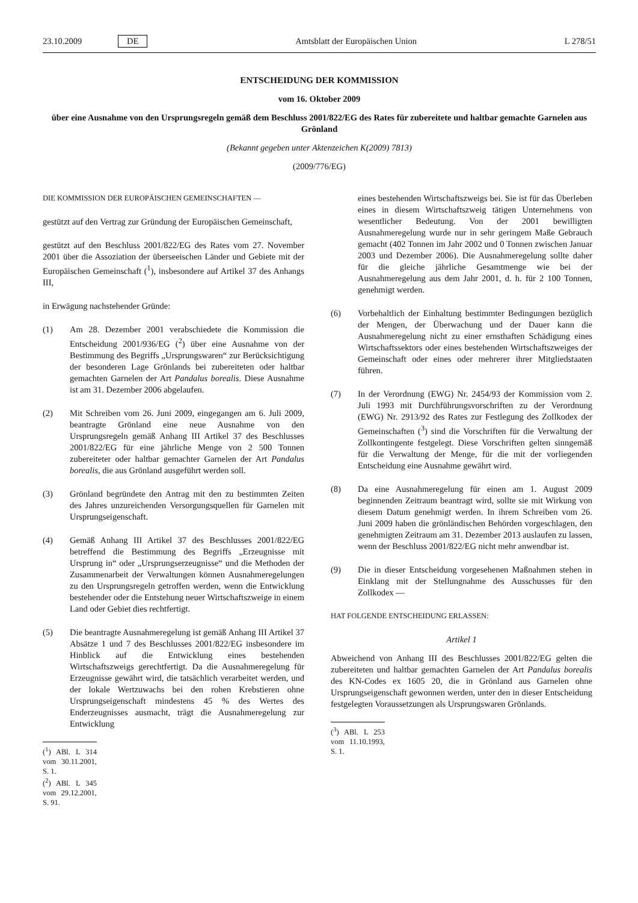23.10.2009 DE Amtsblatt der Europäischen Union L 278/51
ENTSCHEIDUNG DER KOMMISSION
vom 16. Oktober 2009
über eine Ausnahme von den Ursprungsregeln gemäß dem Beschluss 2001/822/EG des Rates für zubereitete und haltbar gemachte Garnelen aus Grönland
(Bekannt gegeben unter Aktenzeichen K(2009) 7813)
(2009/776/EG)
DIE KOMMISSION DER EUROPÄISCHEN GEMEINSCHAFTEN —
gestützt auf den Vertrag zur Gründung der Europäischen Gemeinschaft,
gestützt auf den Beschluss 2001/822/EG des Rates vom 27. November 2001 über die Assoziation der überseeischen Länder und Gebiete mit der Europäischen Gemeinschaft (<sup>1</sup>), insbesondere auf Artikel 37 des Anhangs III,
in Erwägung nachstehender Gründe:
(1) Am 28. Dezember 2001 verabschiedete die Kommission die Entscheidung 2001/936/EG (<sup>2</sup>) über eine Ausnahme von der Bestimmung des Begriffs „Ursprungswaren“ zur Berücksichtigung der besonderen Lage Grönlands bei zubereiteten oder haltbar gemachten Garnelen der Art Pandalus borealis. Diese Ausnahme ist am 31. Dezember 2006 abgelaufen.
(2) Mit Schreiben vom 26. Juni 2009, eingegangen am 6. Juli 2009, beantragte Grönland eine neue Ausnahme von den Ursprungsregeln gemäß Anhang III Artikel 37 des Beschlusses 2001/822/EG für eine jährliche Menge von 2 500 Tonnen zubereiteter oder haltbar gemachter Garnelen der Art Pandalus borealis, die aus Grönland ausgeführt werden soll.
(3) Grönland begründete den Antrag mit den zu bestimmten Zeiten des Jahres unzureichenden Versorgungsquellen für Garnelen mit Ursprungseigenschaft.
(4) Gemäß Anhang III Artikel 37 des Beschlusses 2001/822/EG betreffend die Bestimmung des Begriffs „Erzeugnisse mit Ursprung in“ oder „Ursprungserzeugnisse“ und die Methoden der Zusammenarbeit der Verwaltungen können Ausnahmeregelungen zu den Ursprungsregeln getroffen werden, wenn die Entwicklung bestehender oder die Entstehung neuer Wirtschaftszweige in einem Land oder Gebiet dies rechtfertigt.
(5) Die beantragte Ausnahmeregelung ist gemäß Anhang III Artikel 37 Absätze 1 und 7 des Beschlusses 2001/822/EG insbesondere im Hinblick auf die Entwicklung eines bestehenden Wirtschaftszweigs gerechtfertigt. Da die Ausnahmeregelung für Erzeugnisse gewährt wird, die tatsächlich verarbeitet werden, und der lokale Wertzuwachs bei den rohen Krebstieren ohne Ursprungseigenschaft mindestens 45 % des Wertes des Enderzeugnisses ausmacht, trägt die Ausnahmeregelung zur Entwicklung
(<sup>1</sup>) ABl. L 314 vom 30.11.2001, S. 1.
(<sup>2</sup>) ABl. L 345 vom 29.12.2001, S. 91.
eines bestehenden Wirtschaftszweigs bei. Sie ist für das Überleben eines in diesem Wirtschaftszweig tätigen Unternehmens von wesentlicher Bedeutung. Von der 2001 bewilligten Ausnahmeregelung wurde nur in sehr geringem Maße Gebrauch gemacht (402 Tonnen im Jahr 2002 und 0 Tonnen zwischen Januar 2003 und Dezember 2006). Die Ausnahmeregelung sollte daher für die gleiche jährliche Gesamtmenge wie bei der Ausnahmeregelung aus dem Jahr 2001, d. h. für 2 100 Tonnen, genehmigt werden.
(6) Vorbehaltlich der Einhaltung bestimmter Bedingungen bezüglich der Mengen, der Überwachung und der Dauer kann die Ausnahmeregelung nicht zu einer ernsthaften Schädigung eines Wirtschaftssektors oder eines bestehenden Wirtschaftszweiges der Gemeinschaft oder eines oder mehrerer ihrer Mitgliedstaaten führen.
(7) In der Verordnung (EWG) Nr. 2454/93 der Kommission vom 2. Juli 1993 mit Durchführungsvorschriften zu der Verordnung (EWG) Nr. 2913/92 des Rates zur Festlegung des Zollkodex der Gemeinschaften (<sup>3</sup>) sind die Vorschriften für die Verwaltung der Zollkontingente festgelegt. Diese Vorschriften gelten sinngemäß für die Verwaltung der Menge, für die mit der vorliegenden Entscheidung eine Ausnahme gewährt wird.
(8) Da eine Ausnahmeregelung für einen am 1. August 2009 beginnenden Zeitraum beantragt wird, sollte sie mit Wirkung von diesem Datum genehmigt werden. In ihrem Schreiben vom 26. Juni 2009 haben die grönländischen Behörden vorgeschlagen, den genehmigten Zeitraum am 31. Dezember 2013 auslaufen zu lassen, wenn der Beschluss 2001/822/EG nicht mehr anwendbar ist.
(9) Die in dieser Entscheidung vorgesehenen Maßnahmen stehen in Einklang mit der Stellungnahme des Ausschusses für den Zollkodex —
HAT FOLGENDE ENTSCHEIDUNG ERLASSEN:
Artikel 1
Abweichend von Anhang III des Beschlusses 2001/822/EG gelten die zubereiteten und haltbar gemachten Garnelen der Art Pandalus borealis des KN-Codes ex 1605 20, die in Grönland aus Garnelen ohne Ursprungseigenschaft gewonnen werden, unter den in dieser Entscheidung festgelegten Voraussetzungen als Ursprungswaren Grönlands.
(<sup>3</sup>) ABl. L 253 vom 11.10.1993, S. 1.